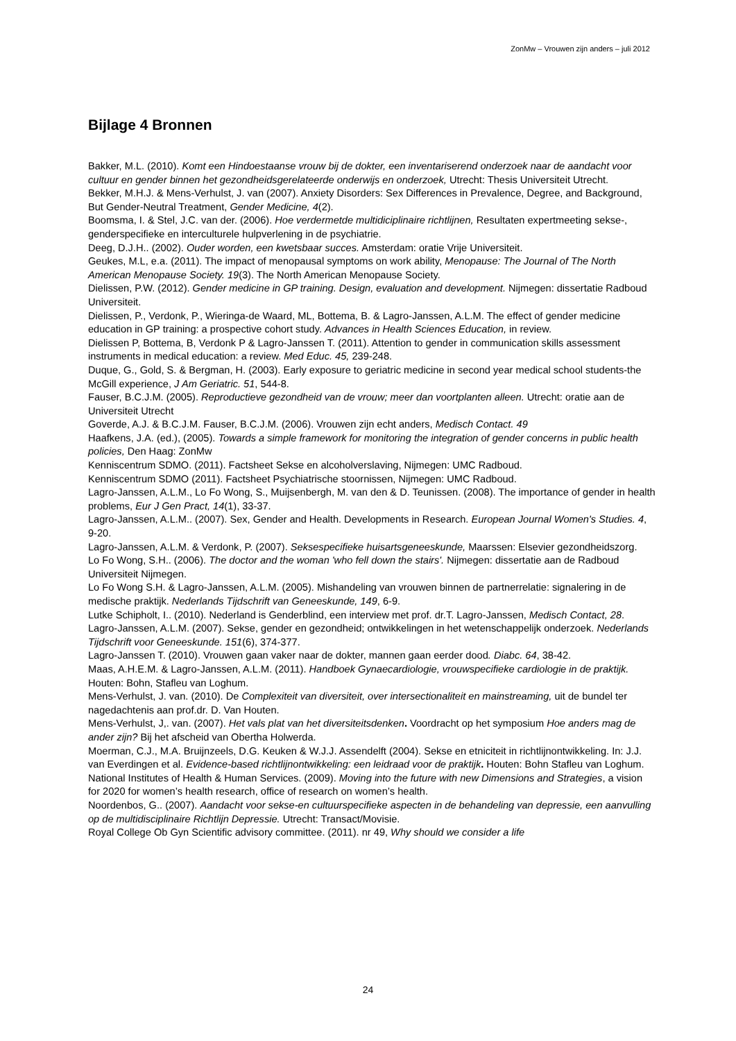ZonMw – Vrouwen zijn anders – juli 2012
Bijlage 4 Bronnen
Bakker, M.L. (2010). Komt een Hindoestaanse vrouw bij de dokter, een inventariserend onderzoek naar de aandacht voor cultuur en gender binnen het gezondheidsgerelateerde onderwijs en onderzoek, Utrecht: Thesis Universiteit Utrecht.
Bekker, M.H.J. & Mens-Verhulst, J. van (2007). Anxiety Disorders: Sex Differences in Prevalence, Degree, and Background, But Gender-Neutral Treatment, Gender Medicine, 4(2).
Boomsma, I. & Stel, J.C. van der. (2006). Hoe verdermetde multidiciplinaire richtlijnen, Resultaten expertmeeting sekse-, genderspecifieke en interculturele hulpverlening in de psychiatrie.
Deeg, D.J.H.. (2002). Ouder worden, een kwetsbaar succes. Amsterdam: oratie Vrije Universiteit.
Geukes, M.L, e.a. (2011). The impact of menopausal symptoms on work ability, Menopause: The Journal of The North American Menopause Society. 19(3). The North American Menopause Society.
Dielissen, P.W. (2012). Gender medicine in GP training. Design, evaluation and development. Nijmegen: dissertatie Radboud Universiteit.
Dielissen, P., Verdonk, P., Wieringa-de Waard, ML, Bottema, B. & Lagro-Janssen, A.L.M. The effect of gender medicine education in GP training: a prospective cohort study. Advances in Health Sciences Education, in review.
Dielissen P, Bottema, B, Verdonk P & Lagro-Janssen T. (2011). Attention to gender in communication skills assessment instruments in medical education: a review. Med Educ. 45, 239-248.
Duque, G., Gold, S. & Bergman, H. (2003). Early exposure to geriatric medicine in second year medical school students-the McGill experience, J Am Geriatric. 51, 544-8.
Fauser, B.C.J.M. (2005). Reproductieve gezondheid van de vrouw; meer dan voortplanten alleen. Utrecht: oratie aan de Universiteit Utrecht
Goverde, A.J. & B.C.J.M. Fauser, B.C.J.M. (2006). Vrouwen zijn echt anders, Medisch Contact. 49
Haafkens, J.A. (ed.), (2005). Towards a simple framework for monitoring the integration of gender concerns in public health policies, Den Haag: ZonMw
Kenniscentrum SDMO. (2011). Factsheet Sekse en alcoholverslaving, Nijmegen: UMC Radboud.
Kenniscentrum SDMO (2011). Factsheet Psychiatrische stoornissen, Nijmegen: UMC Radboud.
Lagro-Janssen, A.L.M., Lo Fo Wong, S., Muijsenbergh, M. van den & D. Teunissen. (2008). The importance of gender in health problems, Eur J Gen Pract, 14(1), 33-37.
Lagro-Janssen, A.L.M.. (2007). Sex, Gender and Health. Developments in Research. European Journal Women's Studies. 4, 9-20.
Lagro-Janssen, A.L.M. & Verdonk, P. (2007). Seksespecifieke huisartsgeneeskunde, Maarssen: Elsevier gezondheidszorg.
Lo Fo Wong, S.H.. (2006). The doctor and the woman 'who fell down the stairs'. Nijmegen: dissertatie aan de Radboud Universiteit Nijmegen.
Lo Fo Wong S.H. & Lagro-Janssen, A.L.M. (2005). Mishandeling van vrouwen binnen de partnerrelatie: signalering in de medische praktijk. Nederlands Tijdschrift van Geneeskunde, 149, 6-9.
Lutke Schipholt, I.. (2010). Nederland is Genderblind, een interview met prof. dr.T. Lagro-Janssen, Medisch Contact, 28.
Lagro-Janssen, A.L.M. (2007). Sekse, gender en gezondheid; ontwikkelingen in het wetenschappelijk onderzoek. Nederlands Tijdschrift voor Geneeskunde. 151(6), 374-377.
Lagro-Janssen T. (2010). Vrouwen gaan vaker naar de dokter, mannen gaan eerder dood. Diabc. 64, 38-42.
Maas, A.H.E.M. & Lagro-Janssen, A.L.M. (2011). Handboek Gynaecardiologie, vrouwspecifieke cardiologie in de praktijk. Houten: Bohn, Stafleu van Loghum.
Mens-Verhulst, J. van. (2010). De Complexiteit van diversiteit, over intersectionaliteit en mainstreaming, uit de bundel ter nagedachtenis aan prof.dr. D. Van Houten.
Mens-Verhulst, J,. van. (2007). Het vals plat van het diversiteitsdenken. Voordracht op het symposium Hoe anders mag de ander zijn? Bij het afscheid van Obertha Holwerda.
Moerman, C.J., M.A. Bruijnzeels, D.G. Keuken & W.J.J. Assendelft (2004). Sekse en etniciteit in richtlijnontwikkeling. In: J.J. van Everdingen et al. Evidence-based richtlijnontwikkeling: een leidraad voor de praktijk. Houten: Bohn Stafleu van Loghum.
National Institutes of Health & Human Services. (2009). Moving into the future with new Dimensions and Strategies, a vision for 2020 for women’s health research, office of research on women’s health.
Noordenbos, G.. (2007). Aandacht voor sekse-en cultuurspecifieke aspecten in de behandeling van depressie, een aanvulling op de multidisciplinaire Richtlijn Depressie. Utrecht: Transact/Movisie.
Royal College Ob Gyn Scientific advisory committee. (2011). nr 49, Why should we consider a life
24